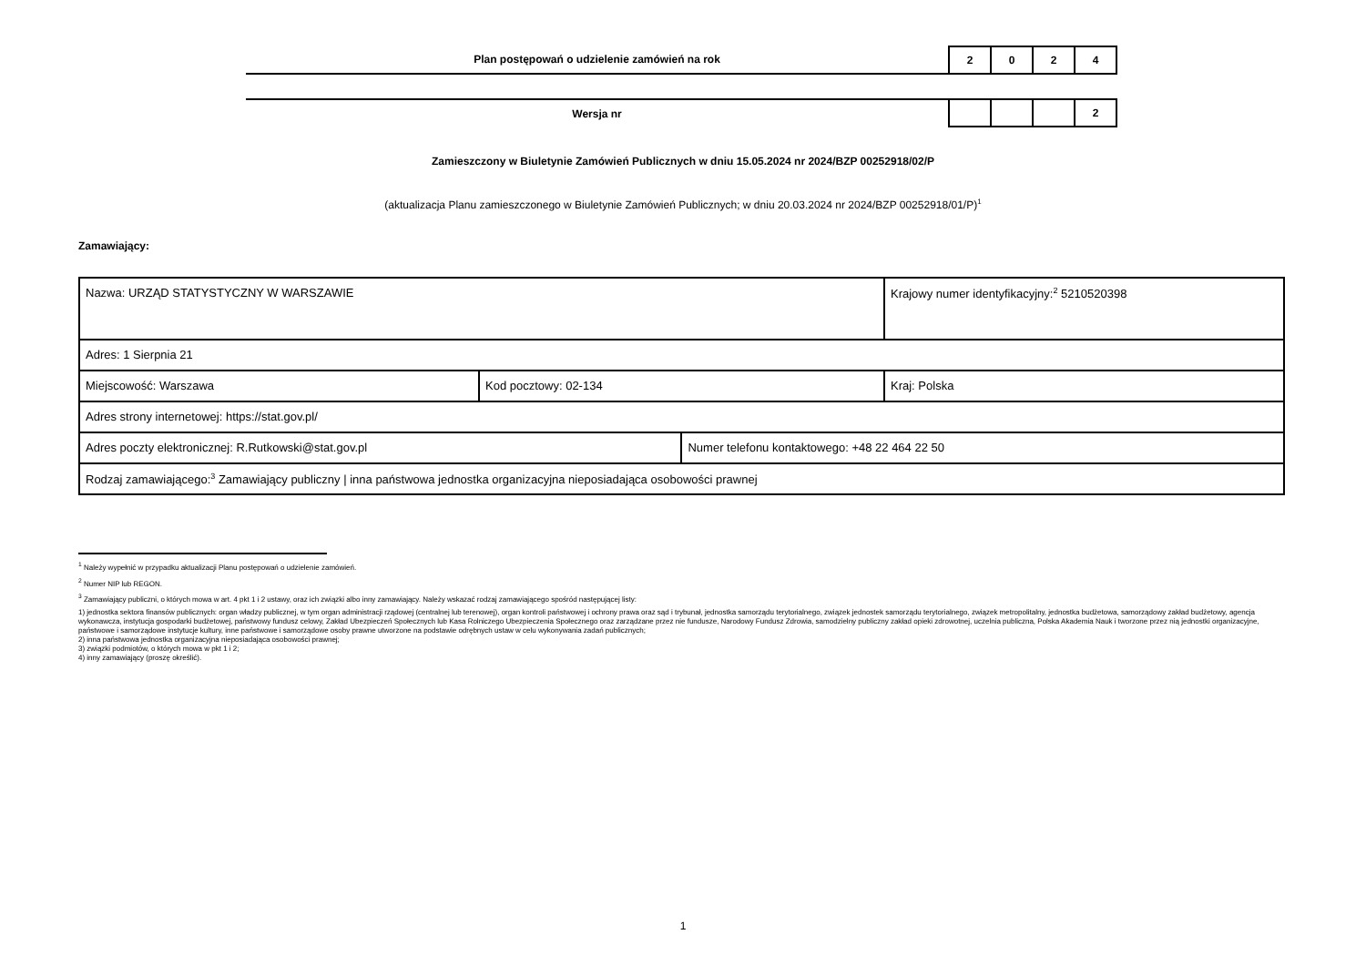Plan postępowań o udzielenie zamówień na rok
2 0 2 4
Wersja nr
2
Zamieszczony w Biuletynie Zamówień Publicznych w dniu 15.05.2024 nr 2024/BZP 00252918/02/P
(aktualizacja Planu zamieszczonego w Biuletynie Zamówień Publicznych; w dniu 20.03.2024 nr 2024/BZP 00252918/01/P)<sup>1</sup>
Zamawiający:
| Nazwa: URZĄD STATYSTYCZNY W WARSZAWIE | | | Krajowy numer identyfikacyjny:<sup>2</sup> 5210520398 |
| Adres: 1 Sierpnia 21 | | | |
| Miejscowość: Warszawa | Kod pocztowy: 02-134 | | Kraj: Polska |
| Adres strony internetowej: https://stat.gov.pl/ | | | |
| Adres poczty elektronicznej: R.Rutkowski@stat.gov.pl | | Numer telefonu kontaktowego: +48 22 464 22 50 | |
| Rodzaj zamawiającego:<sup>3</sup> Zamawiający publiczny / inna państwowa jednostka organizacyjna nieposiadająca osobowości prawnej | | | |
<sup>1</sup> Należy wypełnić w przypadku aktualizacji Planu postępowań o udzielenie zamówień.
<sup>2</sup> Numer NIP lub REGON.
<sup>3</sup> Zamawiający publiczni, o których mowa w art. 4 pkt 1 i 2 ustawy, oraz ich związki albo inny zamawiający. Należy wskazać rodzaj zamawiającego spośród następującej listy:
1) jednostka sektora finansów publicznych: organ władzy publicznej, w tym organ administracji rządowej (centralnej lub terenowej), organ kontroli państwowej i ochrony prawa oraz sąd i trybunał, jednostka samorządu terytorialnego, związek jednostek samorządu terytorialnego, związek metropolitalny, jednostka budżetowa, samorządowy zakład budżetowy, agencja wykonawcza, instytucja gospodarki budżetowej, państwowy fundusz celowy, Zakład Ubezpieczeń Społecznych lub Kasa Rolniczego Ubezpieczenia Społecznego oraz zarządzane przez nie fundusze, Narodowy Fundusz Zdrowia, samodzielny publiczny zakład opieki zdrowotnej, uczelnia publiczna, Polska Akademia Nauk i tworzone przez nią jednostki organizacyjne, państwowe i samorządowe instytucje kultury, inne państwowe i samorządowe osoby prawne utworzone na podstawie odrębnych ustaw w celu wykonywania zadań publicznych;
2) inna państwowa jednostka organizacyjna nieposiadająca osobowości prawnej;
3) związki podmiotów, o których mowa w pkt 1 i 2;
4) inny zamawiający (proszę określić).
1